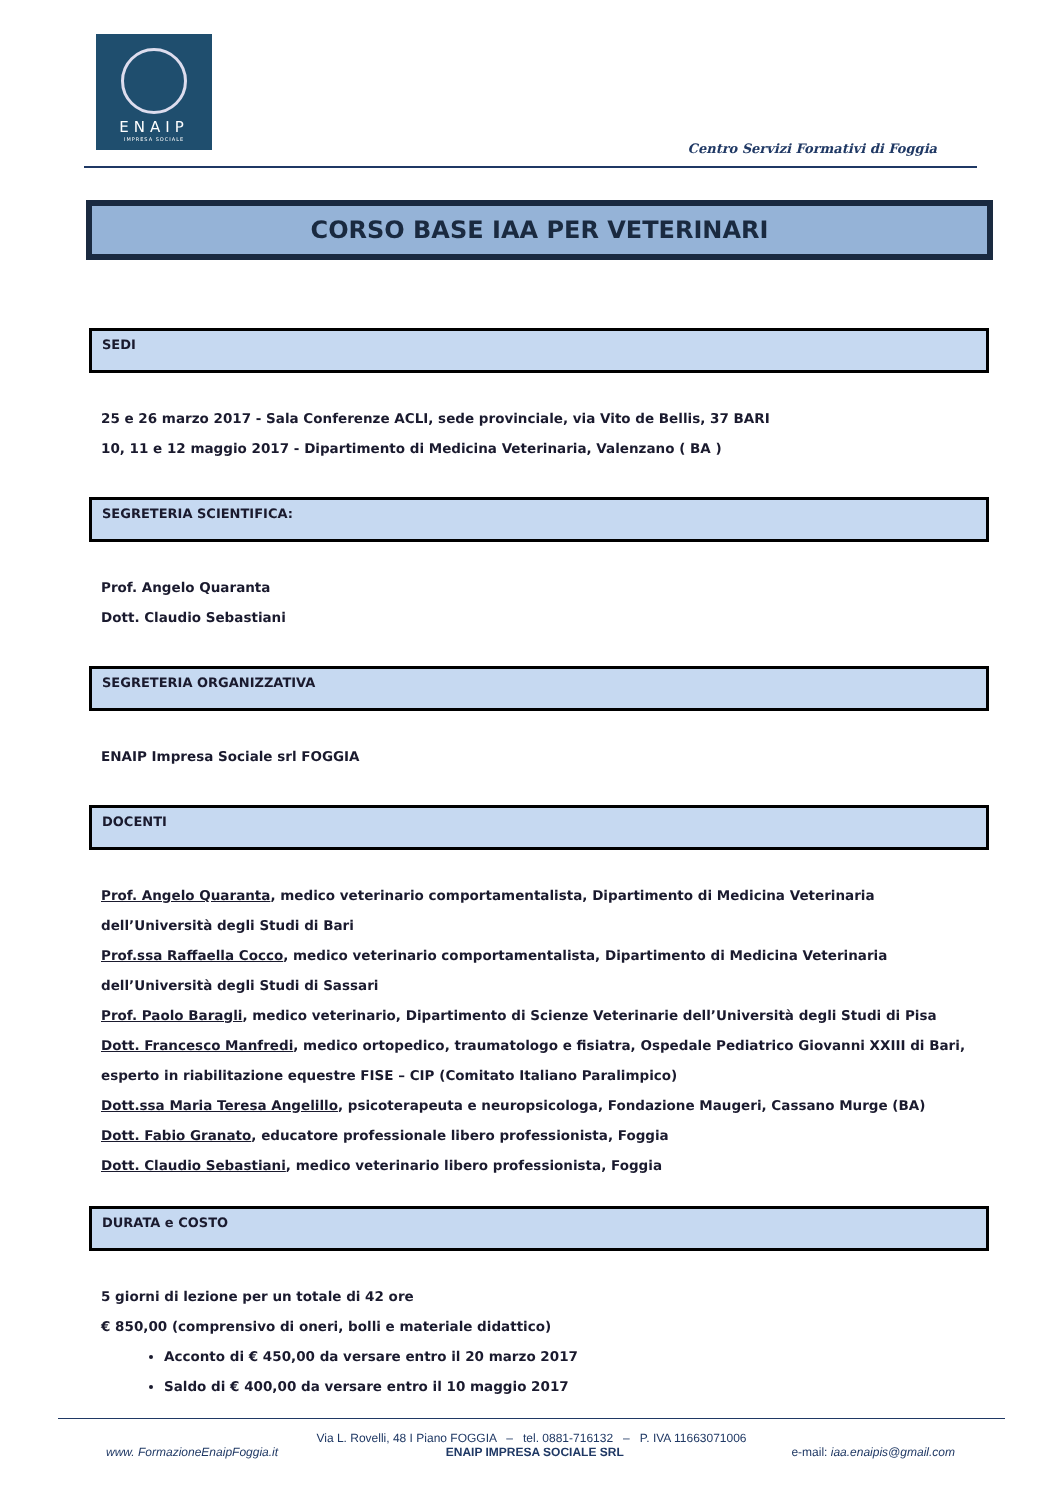ENAIP
IMPRESA SOCIALE
Centro Servizi Formativi di Foggia
CORSO BASE IAA PER VETERINARI
SEDI
25 e 26 marzo 2017 - Sala Conferenze ACLI, sede provinciale, via Vito de Bellis, 37 BARI
10, 11 e 12 maggio 2017 - Dipartimento di Medicina Veterinaria, Valenzano ( BA )
SEGRETERIA SCIENTIFICA:
Prof. Angelo Quaranta
Dott. Claudio Sebastiani
SEGRETERIA ORGANIZZATIVA
ENAIP Impresa Sociale srl FOGGIA
DOCENTI
Prof. Angelo Quaranta, medico veterinario comportamentalista, Dipartimento di Medicina Veterinaria dell’Università degli Studi di Bari
Prof.ssa Raffaella Cocco, medico veterinario comportamentalista, Dipartimento di Medicina Veterinaria dell’Università degli Studi di Sassari
Prof. Paolo Baragli, medico veterinario, Dipartimento di Scienze Veterinarie dell’Università degli Studi di Pisa
Dott. Francesco Manfredi, medico ortopedico, traumatologo e fisiatra, Ospedale Pediatrico Giovanni XXIII di Bari, esperto in riabilitazione equestre FISE – CIP (Comitato Italiano Paralimpico)
Dott.ssa Maria Teresa Angelillo, psicoterapeuta e neuropsicologa, Fondazione Maugeri, Cassano Murge (BA)
Dott. Fabio Granato, educatore professionale libero professionista, Foggia
Dott. Claudio Sebastiani, medico veterinario libero professionista, Foggia
DURATA e COSTO
5 giorni di lezione per un totale di 42 ore
€ 850,00 (comprensivo di oneri, bolli e materiale didattico)
Acconto di € 450,00 da versare entro il 20 marzo 2017
Saldo di € 400,00 da versare entro il 10 maggio 2017
Via L. Rovelli, 48 I Piano FOGGIA – tel. 0881-716132 – P. IVA 11663071006
www. FormazioneEnaipFoggia.it ENAIP IMPRESA SOCIALE SRL e-mail: iaa.enaipis@gmail.com